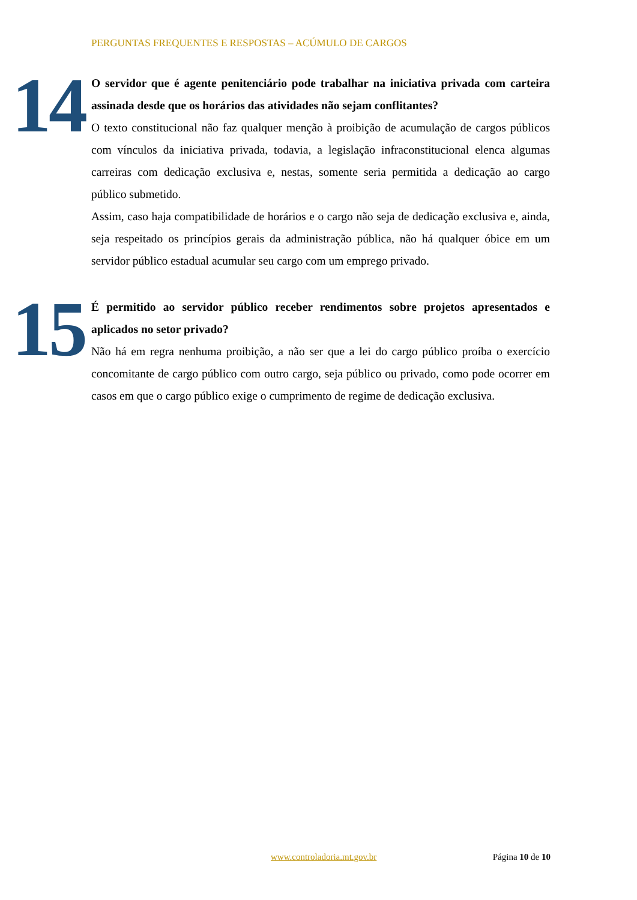PERGUNTAS FREQUENTES E RESPOSTAS – ACÚMULO DE CARGOS
14
O servidor que é agente penitenciário pode trabalhar na iniciativa privada com carteira assinada desde que os horários das atividades não sejam conflitantes?
O texto constitucional não faz qualquer menção à proibição de acumulação de cargos públicos com vínculos da iniciativa privada, todavia, a legislação infraconstitucional elenca algumas carreiras com dedicação exclusiva e, nestas, somente seria permitida a dedicação ao cargo público submetido.
Assim, caso haja compatibilidade de horários e o cargo não seja de dedicação exclusiva e, ainda, seja respeitado os princípios gerais da administração pública, não há qualquer óbice em um servidor público estadual acumular seu cargo com um emprego privado.
15
É permitido ao servidor público receber rendimentos sobre projetos apresentados e aplicados no setor privado?
Não há em regra nenhuma proibição, a não ser que a lei do cargo público proíba o exercício concomitante de cargo público com outro cargo, seja público ou privado, como pode ocorrer em casos em que o cargo público exige o cumprimento de regime de dedicação exclusiva.
www.controladoria.mt.gov.br Página 10 de 10